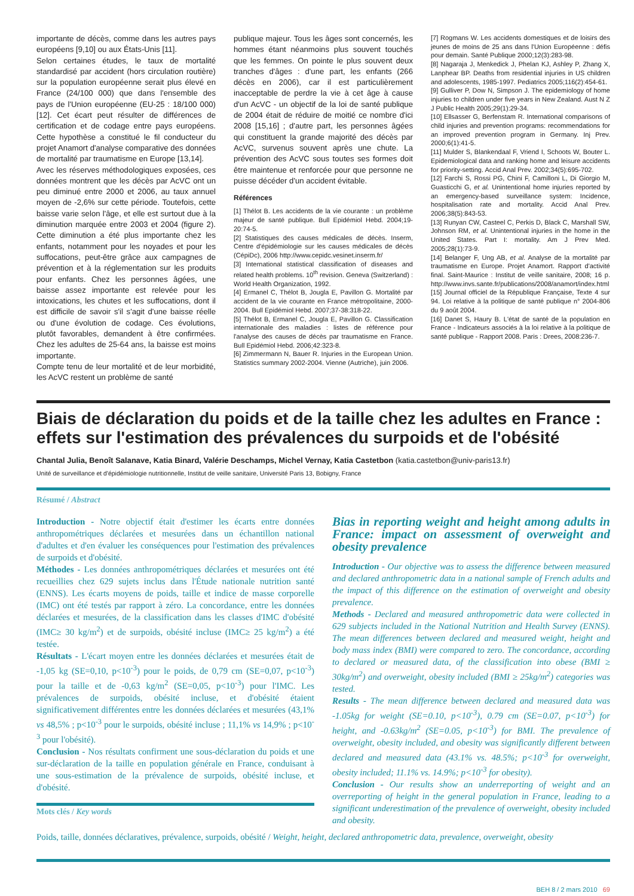importante de décès, comme dans les autres pays européens [9,10] ou aux États-Unis [11].
Selon certaines études, le taux de mortalité standardisé par accident (hors circulation routière) sur la population européenne serait plus élevé en France (24/100 000) que dans l'ensemble des pays de l'Union européenne (EU-25 : 18/100 000) [12]. Cet écart peut résulter de différences de certification et de codage entre pays européens. Cette hypothèse a constitué le fil conducteur du projet Anamort d'analyse comparative des données de mortalité par traumatisme en Europe [13,14].
Avec les réserves méthodologiques exposées, ces données montrent que les décès par AcVC ont un peu diminué entre 2000 et 2006, au taux annuel moyen de -2,6% sur cette période. Toutefois, cette baisse varie selon l'âge, et elle est surtout due à la diminution marquée entre 2003 et 2004 (figure 2). Cette diminution a été plus importante chez les enfants, notamment pour les noyades et pour les suffocations, peut-être grâce aux campagnes de prévention et à la réglementation sur les produits pour enfants. Chez les personnes âgées, une baisse assez importante est relevée pour les intoxications, les chutes et les suffocations, dont il est difficile de savoir s'il s'agit d'une baisse réelle ou d'une évolution de codage. Ces évolutions, plutôt favorables, demandent à être confirmées. Chez les adultes de 25-64 ans, la baisse est moins importante.
Compte tenu de leur mortalité et de leur morbidité, les AcVC restent un problème de santé
publique majeur. Tous les âges sont concernés, les hommes étant néanmoins plus souvent touchés que les femmes. On pointe le plus souvent deux tranches d'âges : d'une part, les enfants (266 décès en 2006), car il est particulièrement inacceptable de perdre la vie à cet âge à cause d'un AcVC - un objectif de la loi de santé publique de 2004 était de réduire de moitié ce nombre d'ici 2008 [15,16] ; d'autre part, les personnes âgées qui constituent la grande majorité des décès par AcVC, survenus souvent après une chute. La prévention des AcVC sous toutes ses formes doit être maintenue et renforcée pour que personne ne puisse décéder d'un accident évitable.
Références
[1] Thélot B. Les accidents de la vie courante : un problème majeur de santé publique. Bull Epidémiol Hebd. 2004;19-20:74-5.
[2] Statistiques des causes médicales de décès. Inserm, Centre d'épidémiologie sur les causes médicales de décès (CépiDc), 2006 http://www.cepidc.vesinet.inserm.fr/
[3] International statistical classification of diseases and related health problems. 10<sup>th</sup> revision. Geneva (Switzerland) : World Health Organization, 1992.
[4] Ermanel C, Thélot B, Jougla E, Pavillon G. Mortalité par accident de la vie courante en France métropolitaine, 2000-2004. Bull Epidémiol Hebd. 2007;37-38:318-22.
[5] Thélot B, Ermanel C, Jougla E, Pavillon G. Classification internationale des maladies : listes de référence pour l'analyse des causes de décès par traumatisme en France. Bull Epidémiol Hebd. 2006;42:323-8.
[6] Zimmermann N, Bauer R. Injuries in the European Union. Statistics summary 2002-2004. Vienne (Autriche), juin 2006.
[7] Rogmans W. Les accidents domestiques et de loisirs des jeunes de moins de 25 ans dans l'Union Européenne : défis pour demain. Santé Publique 2000;12(3):283-98.
[8] Nagaraja J, Menkedick J, Phelan KJ, Ashley P, Zhang X, Lanphear BP. Deaths from residential injuries in US children and adolescents, 1985-1997. Pediatrics 2005;116(2):454-61.
[9] Gulliver P, Dow N, Simpson J. The epidemiology of home injuries to children under five years in New Zealand. Aust N Z J Public Health 2005;29(1):29-34.
[10] Ellsasser G, Berfenstam R. International comparisons of child injuries and prevention programs: recommendations for an improved prevention program in Germany. Inj Prev. 2000;6(1):41-5.
[11] Mulder S, Blankendaal F, Vriend I, Schoots W, Bouter L. Epidemiological data and ranking home and leisure accidents for priority-setting. Accid Anal Prev. 2002;34(5):695-702.
[12] Farchi S, Rossi PG, Chini F, Camilloni L, Di Giorgio M, Guasticchi G, et al. Unintentional home injuries reported by an emergency-based surveillance system: Incidence, hospitalisation rate and mortality. Accid Anal Prev. 2006;38(5):843-53.
[13] Runyan CW, Casteel C, Perkis D, Black C, Marshall SW, Johnson RM, et al. Unintentional injuries in the home in the United States. Part I: mortality. Am J Prev Med. 2005;28(1):73-9.
[14] Belanger F, Ung AB, et al. Analyse de la mortalité par traumatisme en Europe. Projet Anamort. Rapport d'activité final. Saint-Maurice : Institut de veille sanitaire, 2008; 16 p. http://www.invs.sante.fr/publications/2008/anamort/index.html
[15] Journal officiel de la République Française, Texte 4 sur 94. Loi relative à la politique de santé publique n° 2004-806 du 9 août 2004.
[16] Danet S, Haury B. L'état de santé de la population en France - Indicateurs associés à la loi relative à la politique de santé publique - Rapport 2008. Paris : Drees, 2008:236-7.
Biais de déclaration du poids et de la taille chez les adultes en France : effets sur l'estimation des prévalences du surpoids et de l'obésité
Chantal Julia, Benoît Salanave, Katia Binard, Valérie Deschamps, Michel Vernay, Katia Castetbon (katia.castetbon@univ-paris13.fr)
Unité de surveillance et d'épidémiologie nutritionnelle, Institut de veille sanitaire, Université Paris 13, Bobigny, France
Résumé / Abstract
Introduction - Notre objectif était d'estimer les écarts entre données anthropométriques déclarées et mesurées dans un échantillon national d'adultes et d'en évaluer les conséquences pour l'estimation des prévalences de surpoids et d'obésité.
Méthodes - Les données anthropométriques déclarées et mesurées ont été recueillies chez 629 sujets inclus dans l'Étude nationale nutrition santé (ENNS). Les écarts moyens de poids, taille et indice de masse corporelle (IMC) ont été testés par rapport à zéro. La concordance, entre les données déclarées et mesurées, de la classification dans les classes d'IMC d'obésité (IMC≥ 30 kg/m<sup>2</sup>) et de surpoids, obésité incluse (IMC≥ 25 kg/m<sup>2</sup>) a été testée.
Résultats - L'écart moyen entre les données déclarées et mesurées était de -1,05 kg (SE=0,10, p<10<sup>-3</sup>) pour le poids, de 0,79 cm (SE=0,07, p<10<sup>-3</sup>) pour la taille et de -0,63 kg/m<sup>2</sup> (SE=0,05, p<10<sup>-3</sup>) pour l'IMC. Les prévalences de surpoids, obésité incluse, et d'obésité étaient significativement différentes entre les données déclarées et mesurées (43,1% vs 48,5% ; p<10<sup>-3</sup> pour le surpoids, obésité incluse ; 11,1% vs 14,9% ; p<10<sup>-3</sup> pour l'obésité).
Conclusion - Nos résultats confirment une sous-déclaration du poids et une sur-déclaration de la taille en population générale en France, conduisant à une sous-estimation de la prévalence de surpoids, obésité incluse, et d'obésité.
Mots clés / Key words
Bias in reporting weight and height among adults in France: impact on assessment of overweight and obesity prevalence
Introduction - Our objective was to assess the difference between measured and declared anthropometric data in a national sample of French adults and the impact of this difference on the estimation of overweight and obesity prevalence.
Methods - Declared and measured anthropometric data were collected in 629 subjects included in the National Nutrition and Health Survey (ENNS). The mean differences between declared and measured weight, height and body mass index (BMI) were compared to zero. The concordance, according to declared or measured data, of the classification into obese (BMI ≥ 30kg/m<sup>2</sup>) and overweight, obesity included (BMI ≥ 25kg/m<sup>2</sup>) categories was tested.
Results - The mean difference between declared and measured data was -1.05kg for weight (SE=0.10, p<10<sup>-3</sup>), 0.79 cm (SE=0.07, p<10<sup>-3</sup>) for height, and -0.63kg/m<sup>2</sup> (SE=0.05, p<10<sup>-3</sup>) for BMI. The prevalence of overweight, obesity included, and obesity was significantly different between declared and measured data (43.1% vs. 48.5%; p<10<sup>-3</sup> for overweight, obesity included; 11.1% vs. 14.9%; p<10<sup>-3</sup> for obesity).
Conclusion - Our results show an underreporting of weight and an overreporting of height in the general population in France, leading to a significant underestimation of the prevalence of overweight, obesity included and obesity.
Poids, taille, données déclaratives, prévalence, surpoids, obésité / Weight, height, declared anthropometric data, prevalence, overweight, obesity
BEH 8 / 2 mars 2010 69